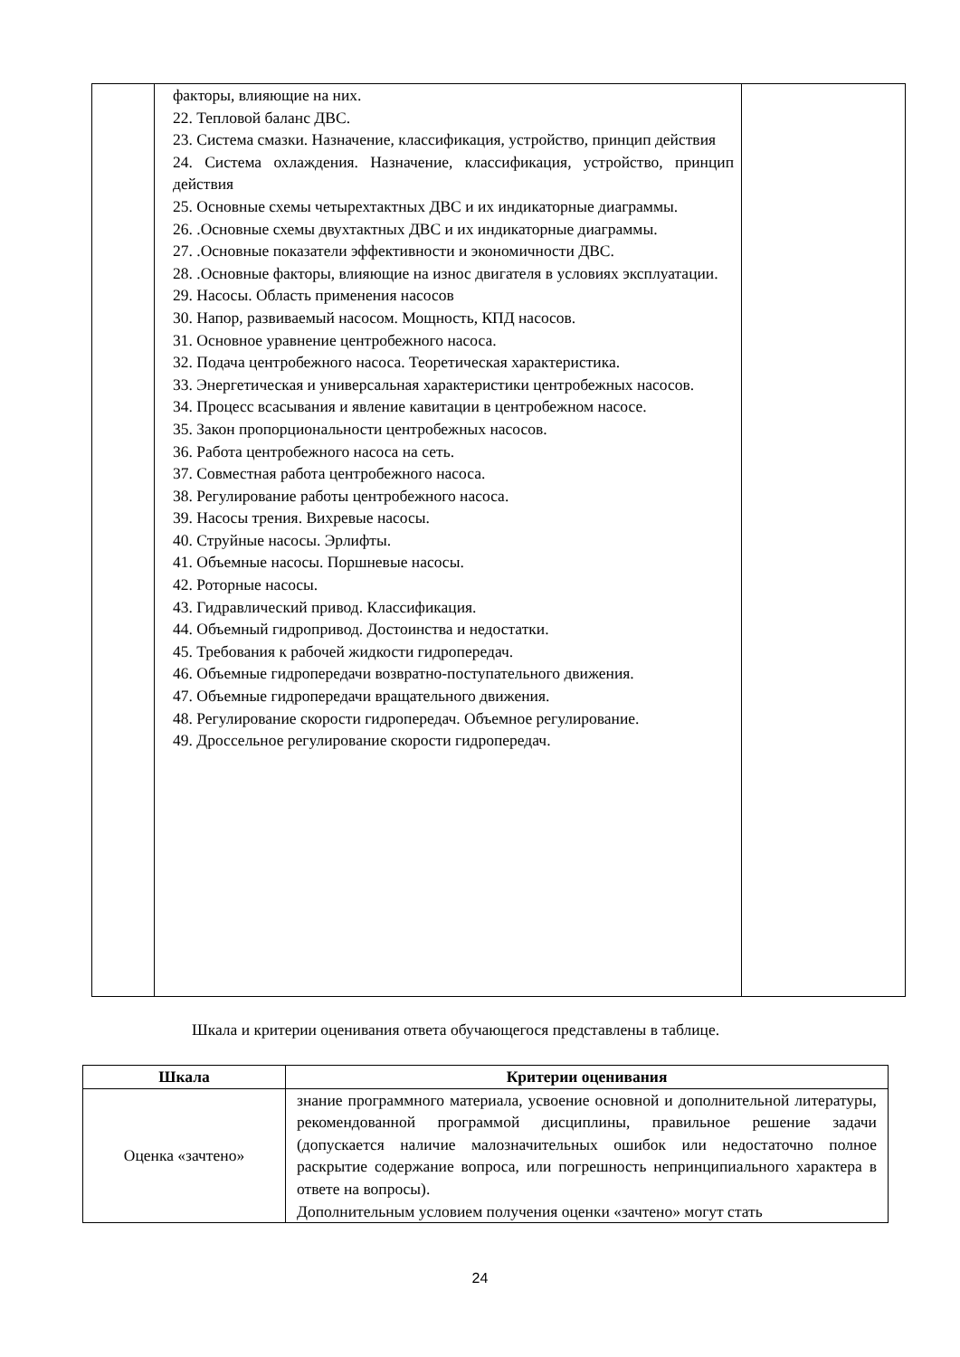| | факторы, влияющие на них. 22. Тепловой баланс ДВС. 23. Система смазки. Назначение, классификация, устройство, принцип действия 24. Система охлаждения. Назначение, классификация, устройство, принцип действия 25. Основные схемы четырехтактных ДВС и их индикаторные диаграммы. 26. .Основные схемы двухтактных ДВС и их индикаторные диаграммы. 27. .Основные показатели эффективности и экономичности ДВС. 28. .Основные факторы, влияющие на износ двигателя в условиях эксплуатации. 29. Насосы. Область применения насосов 30. Напор, развиваемый насосом. Мощность, КПД насосов. 31. Основное уравнение центробежного насоса. 32. Подача центробежного насоса. Теоретическая характеристика. 33. Энергетическая и универсальная характеристики центробежных насосов. 34. Процесс всасывания и явление кавитации в центробежном насосе. 35. Закон пропорциональности центробежных насосов. 36. Работа центробежного насоса на сеть. 37. Совместная работа центробежного насоса. 38. Регулирование работы центробежного насоса. 39. Насосы трения. Вихревые насосы. 40. Струйные насосы. Эрлифты. 41. Объемные насосы. Поршневые насосы. 42. Роторные насосы. 43. Гидравлический привод. Классификация. 44. Объемный гидропривод. Достоинства и недостатки. 45. Требования к рабочей жидкости гидропередач. 46. Объемные гидропередачи возвратно-поступательного движения. 47. Объемные гидропередачи вращательного движения. 48. Регулирование скорости гидропередач. Объемное регулирование. 49. Дроссельное регулирование скорости гидропередач. | |
Шкала и критерии оценивания ответа обучающегося представлены в таблице.
| Шкала | Критерии оценивания |
| --- | --- |
| Оценка «зачтено» | знание программного материала, усвоение основной и дополнительной литературы, рекомендованной программой дисциплины, правильное решение задачи (допускается наличие малозначительных ошибок или недостаточно полное раскрытие содержание вопроса, или погрешность непринципиального характера в ответе на вопросы). Дополнительным условием получения оценки «зачтено» могут стать |
24